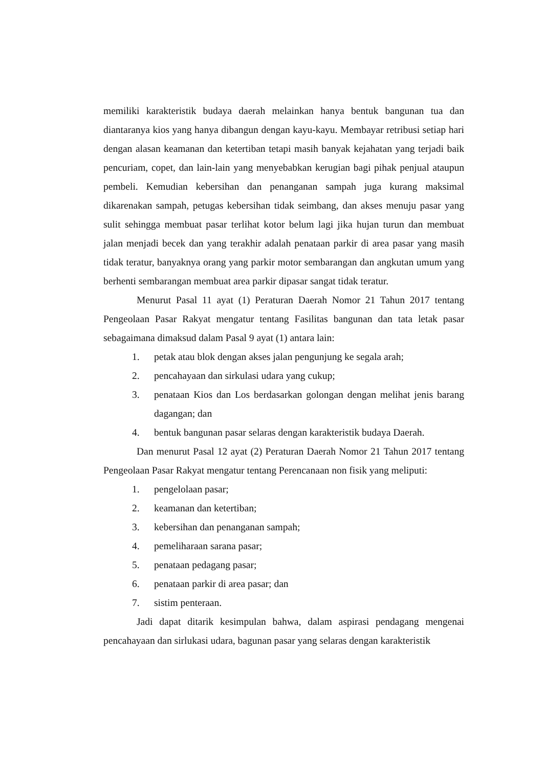memiliki karakteristik budaya daerah melainkan hanya bentuk bangunan tua dan diantaranya kios yang hanya dibangun dengan kayu-kayu. Membayar retribusi setiap hari dengan alasan keamanan dan ketertiban tetapi masih banyak kejahatan yang terjadi baik pencuriam, copet, dan lain-lain yang menyebabkan kerugian bagi pihak penjual ataupun pembeli. Kemudian kebersihan dan penanganan sampah juga kurang maksimal dikarenakan sampah, petugas kebersihan tidak seimbang, dan akses menuju pasar yang sulit sehingga membuat pasar terlihat kotor belum lagi jika hujan turun dan membuat jalan menjadi becek dan yang terakhir adalah penataan parkir di area pasar yang masih tidak teratur, banyaknya orang yang parkir motor sembarangan dan angkutan umum yang berhenti sembarangan membuat area parkir dipasar sangat tidak teratur.
Menurut Pasal 11 ayat (1) Peraturan Daerah Nomor 21 Tahun 2017 tentang Pengeolaan Pasar Rakyat mengatur tentang Fasilitas bangunan dan tata letak pasar sebagaimana dimaksud dalam Pasal 9 ayat (1) antara lain:
1. petak atau blok dengan akses jalan pengunjung ke segala arah;
2. pencahayaan dan sirkulasi udara yang cukup;
3. penataan Kios dan Los berdasarkan golongan dengan melihat jenis barang dagangan; dan
4. bentuk bangunan pasar selaras dengan karakteristik budaya Daerah.
Dan menurut Pasal 12 ayat (2) Peraturan Daerah Nomor 21 Tahun 2017 tentang Pengeolaan Pasar Rakyat mengatur tentang Perencanaan non fisik yang meliputi:
1. pengelolaan pasar;
2. keamanan dan ketertiban;
3. kebersihan dan penanganan sampah;
4. pemeliharaan sarana pasar;
5. penataan pedagang pasar;
6. penataan parkir di area pasar; dan
7. sistim penteraan.
Jadi dapat ditarik kesimpulan bahwa, dalam aspirasi pendagang mengenai pencahayaan dan sirlukasi udara, bagunan pasar yang selaras dengan karakteristik